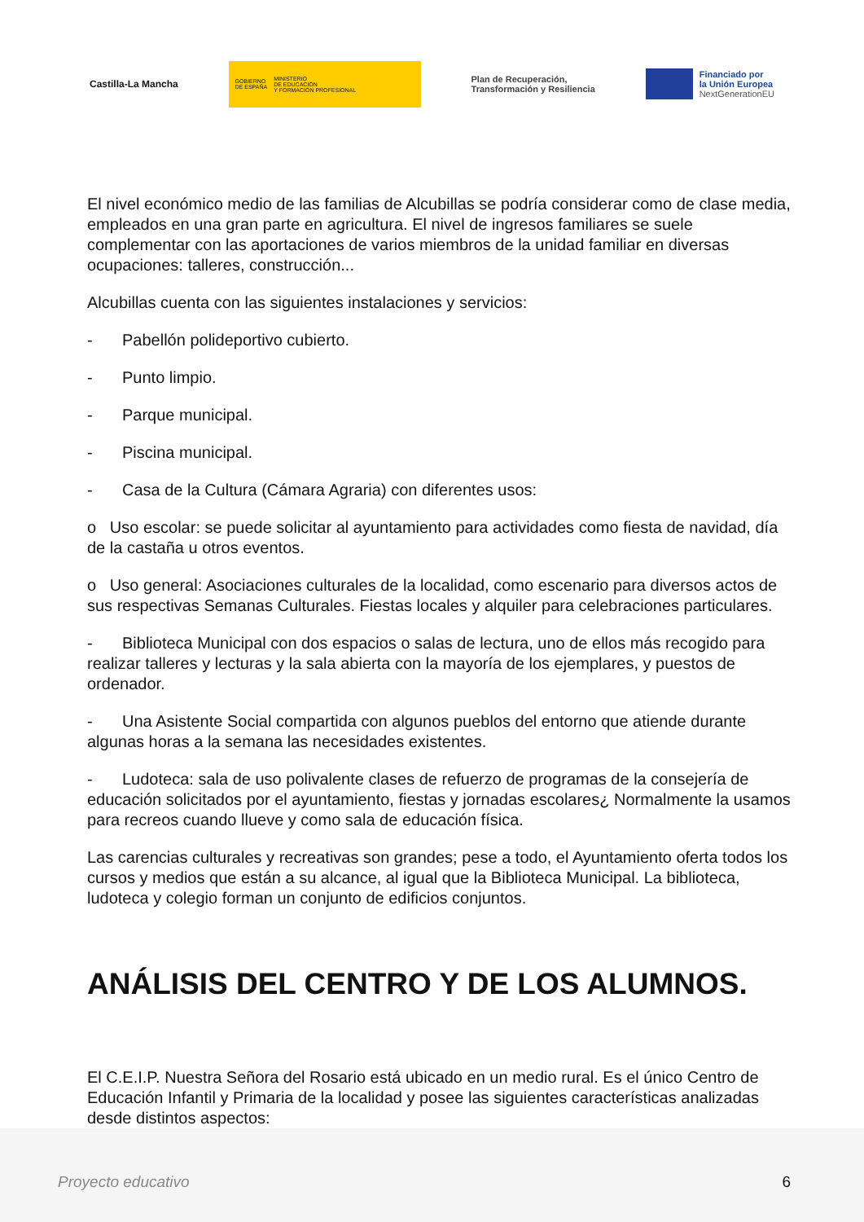Castilla-La Mancha
GOBIERNO
DE ESPAÑA MINISTERIO
DE EDUCACIÓN
Y FORMACIÓN PROFESIONAL
Plan de Recuperación,
Transformación y Resiliencia
Financiado por
la Unión Europea
NextGenerationEU
El nivel económico medio de las familias de Alcubillas se podría considerar como de clase media, empleados en una gran parte en agricultura. El nivel de ingresos familiares se suele complementar con las aportaciones de varios miembros de la unidad familiar en diversas ocupaciones: talleres, construcción...
Alcubillas cuenta con las siguientes instalaciones y servicios:
- Pabellón polideportivo cubierto.
- Punto limpio.
- Parque municipal.
- Piscina municipal.
- Casa de la Cultura (Cámara Agraria) con diferentes usos:
o Uso escolar: se puede solicitar al ayuntamiento para actividades como fiesta de navidad, día de la castaña u otros eventos.
o Uso general: Asociaciones culturales de la localidad, como escenario para diversos actos de sus respectivas Semanas Culturales. Fiestas locales y alquiler para celebraciones particulares.
- Biblioteca Municipal con dos espacios o salas de lectura, uno de ellos más recogido para realizar talleres y lecturas y la sala abierta con la mayoría de los ejemplares, y puestos de ordenador.
- Una Asistente Social compartida con algunos pueblos del entorno que atiende durante algunas horas a la semana las necesidades existentes.
- Ludoteca: sala de uso polivalente clases de refuerzo de programas de la consejería de educación solicitados por el ayuntamiento, fiestas y jornadas escolares¿ Normalmente la usamos para recreos cuando llueve y como sala de educación física.
Las carencias culturales y recreativas son grandes; pese a todo, el Ayuntamiento oferta todos los cursos y medios que están a su alcance, al igual que la Biblioteca Municipal. La biblioteca, ludoteca y colegio forman un conjunto de edificios conjuntos.
ANÁLISIS DEL CENTRO Y DE LOS ALUMNOS.
El C.E.I.P. Nuestra Señora del Rosario está ubicado en un medio rural. Es el único Centro de Educación Infantil y Primaria de la localidad y posee las siguientes características analizadas desde distintos aspectos:
Proyecto educativo 6